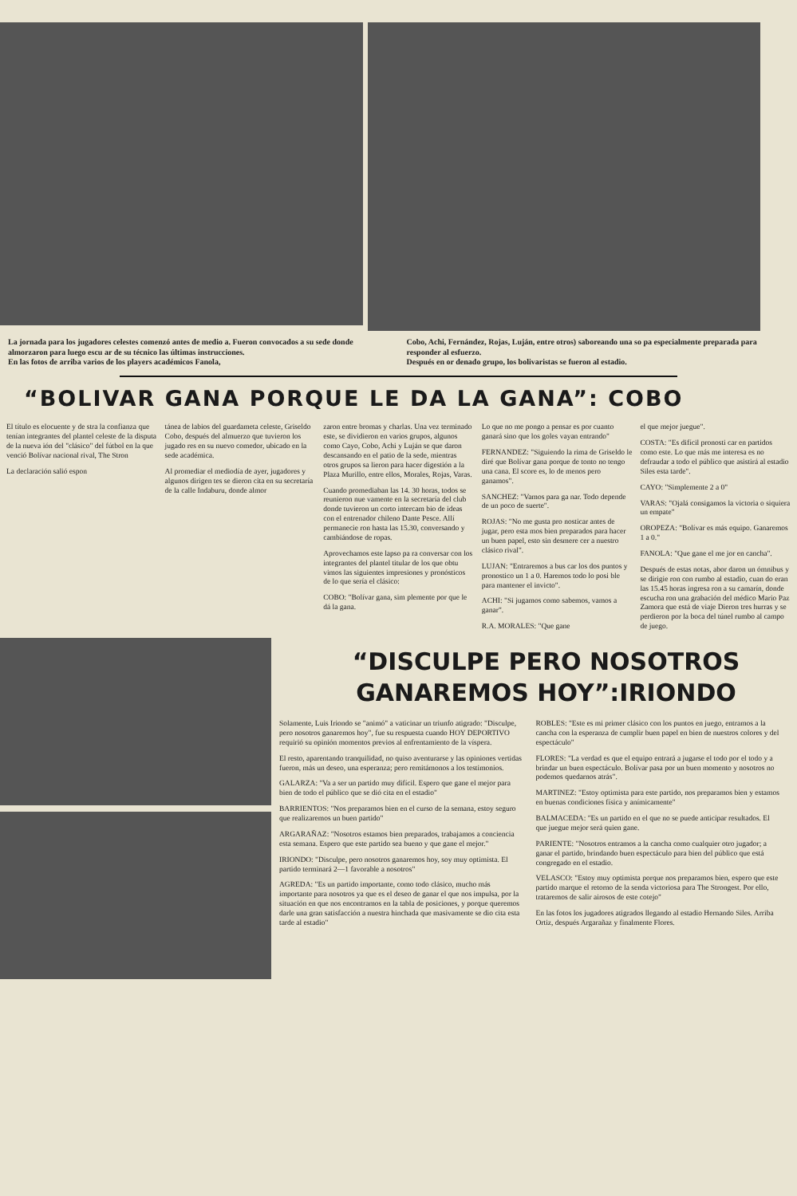La jornada para los jugadores celestes comenzó antes de medio a. Fueron convocados a su sede donde almorzaron para luego escu ar de su técnico las últimas instrucciones.
En las fotos de arriba varios de los players académicos Fanola,
Cobo, Achi, Fernández, Rojas, Luján, entre otros) saboreando una so pa especialmente preparada para responder al esfuerzo.
Después en or denado grupo, los bolivaristas se fueron al estadio.
“BOLIVAR GANA PORQUE LE DA LA GANA”: COBO
El título es elocuente y de stra la confianza que tenían integrantes del plantel celeste de la disputa de la nueva ión del "clásico" del fútbol en la que venció Bolívar nacional rival, The Stron
La declaración salió espon
tánea de labios del guardameta celeste, Griseldo Cobo, después del almuerzo que tuvieron los jugado res en su nuevo comedor, ubicado en la sede académica.
Al promediar el mediodía de ayer, jugadores y algunos dirigen tes se dieron cita en su secretaría de la calle Indaburu, donde almor
zaron entre bromas y charlas. Una vez terminado este, se dividieron en varios grupos, algunos como Cayo, Cobo, Achi y Luján se que daron descansando en el patio de la sede, mientras otros grupos sa lieron para hacer digestión a la Plaza Murillo, entre ellos, Morales, Rojas, Varas.
Cuando promediaban las 14. 30 horas, todos se reunieron nue vamente en la secretaría del club donde tuvieron un corto intercam bio de ideas con el entrenador chileno Dante Pesce. Allí permanecie ron hasta las 15.30, conversando y cambiándose de ropas.
Aprovechamos este lapso pa ra conversar con los integrantes del plantel titular de los que obtu vimos las siguientes impresiones y pronósticos de lo que sería el clásico:
COBO: "Bolívar gana, sim plemente por que le dá la gana.
Lo que no me pongo a pensar es por cuanto ganará sino que los goles vayan entrando"
FERNANDEZ: "Siguiendo la rima de Griseldo le diré que Bolívar gana porque de tonto no tengo una cana. El score es, lo de menos pero ganamos".
SANCHEZ: "Vamos para ga nar. Todo depende de un poco de suerte".
ROJAS: "No me gusta pro nosticar antes de jugar, pero esta mos bien preparados para hacer un buen papel, esto sin desmere cer a nuestro clásico rival".
LUJAN: "Entraremos a bus car los dos puntos y pronostico un 1 a 0. Haremos todo lo posi ble para mantener el invicto".
ACHI: "Si jugamos como sabemos, vamos a ganar".
R.A. MORALES: "Que gane
el que mejor juegue".
COSTA: "Es difícil pronosti car en partidos como este. Lo que más me interesa es no defraudar a todo el público que asistirá al estadio Siles esta tarde".
CAYO: "Simplemente 2 a 0"
VARAS: "Ojalá consigamos la victoria o siquiera un empate"
OROPEZA: "Bolívar es más equipo. Ganaremos 1 a 0."
FANOLA: "Que gane el me jor en cancha".
Después de estas notas, abor daron un ómnibus y se dirigie ron con rumbo al estadio, cuan do eran las 15.45 horas ingresa ron a su camarín, donde escucha ron una grabación del médico Mario Paz Zamora que está de viaje Dieron tres hurras y se perdieron por la boca del túnel rumbo al campo de juego.
“DISCULPE PERO NOSOTROS GANAREMOS HOY”:IRIONDO
Solamente, Luis Iriondo se "animó" a vaticinar un triunfo atigrado: "Disculpe, pero nosotros ganaremos hoy", fue su respuesta cuando HOY DEPORTIVO requirió su opinión momentos previos al enfrentamiento de la víspera.
El resto, aparentando tranquilidad, no quiso aventurarse y las opiniones vertidas fueron, más un deseo, una esperanza; pero remitámonos a los testimonios.
GALARZA: "Va a ser un partido muy difícil. Espero que gane el mejor para bien de todo el público que se dió cita en el estadio"
BARRIENTOS: "Nos preparamos bien en el curso de la semana, estoy seguro que realizaremos un buen partido"
ARGARAÑAZ: "Nosotros estamos bien preparados, trabajamos a conciencia esta semana. Espero que este partido sea bueno y que gane el mejor."
IRIONDO: "Disculpe, pero nosotros ganaremos hoy, soy muy optimista. El partido terminará 2—1 favorable a nosotros"
AGREDA: "Es un partido importante, como todo clásico, mucho más importante para nosotros ya que es el deseo de ganar el que nos impulsa, por la situación en que nos encontramos en la tabla de posiciones, y porque queremos darle una gran satisfacción a nuestra hinchada que masivamente se dio cita esta tarde al estadio"
ROBLES: "Este es mi primer clásico con los puntos en juego, entramos a la cancha con la esperanza de cumplir buen papel en bien de nuestros colores y del espectáculo"
FLORES: "La verdad es que el equipo entrará a jugarse el todo por el todo y a brindar un buen espectáculo. Bolívar pasa por un buen momento y nosotros no podemos quedarnos atrás".
MARTINEZ: "Estoy optimista para este partido, nos preparamos bien y estamos en buenas condiciones física y anímicamente"
BALMACEDA: "Es un partido en el que no se puede anticipar resultados. El que juegue mejor será quien gane.
PARIENTE: "Nosotros entramos a la cancha como cualquier otro jugador; a ganar el partido, brindando buen espectáculo para bien del público que está congregado en el estadio.
VELASCO: "Estoy muy optimista porque nos preparamos bien, espero que este partido marque el retorno de la senda victoriosa para The Strongest. Por ello, trataremos de salir airosos de este cotejo"
En las fotos los jugadores atigrados llegando al estadio Hernando Siles. Arriba Ortiz, después Argarañaz y finalmente Flores.